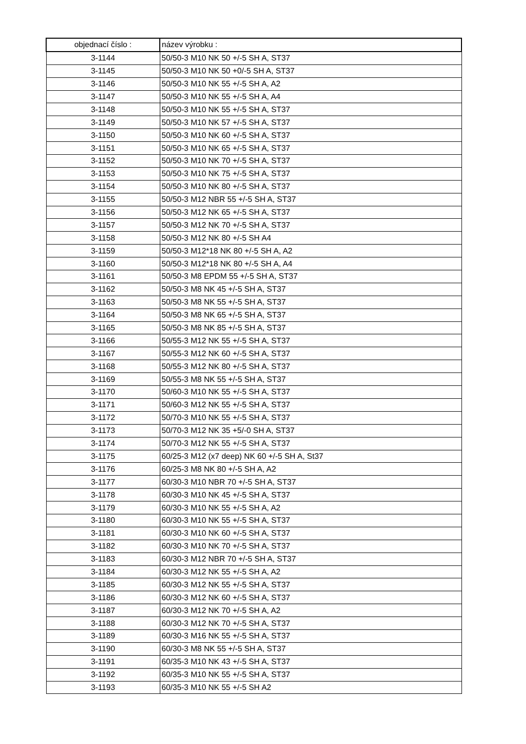| objednací číslo : | název výrobku : |
| --- | --- |
| 3-1144 | 50/50-3 M10 NK 50 +/-5 SH A, ST37 |
| 3-1145 | 50/50-3 M10 NK 50 +0/-5 SH A, ST37 |
| 3-1146 | 50/50-3 M10 NK 55 +/-5 SH A, A2 |
| 3-1147 | 50/50-3 M10 NK 55 +/-5 SH A, A4 |
| 3-1148 | 50/50-3 M10 NK 55 +/-5 SH A, ST37 |
| 3-1149 | 50/50-3 M10 NK 57 +/-5 SH A, ST37 |
| 3-1150 | 50/50-3 M10 NK 60 +/-5 SH A, ST37 |
| 3-1151 | 50/50-3 M10 NK 65 +/-5 SH A, ST37 |
| 3-1152 | 50/50-3 M10 NK 70 +/-5 SH A, ST37 |
| 3-1153 | 50/50-3 M10 NK 75 +/-5 SH A, ST37 |
| 3-1154 | 50/50-3 M10 NK 80 +/-5 SH A, ST37 |
| 3-1155 | 50/50-3 M12 NBR 55 +/-5 SH A, ST37 |
| 3-1156 | 50/50-3 M12 NK 65 +/-5 SH A, ST37 |
| 3-1157 | 50/50-3 M12 NK 70 +/-5 SH A, ST37 |
| 3-1158 | 50/50-3 M12 NK 80 +/-5 SH A4 |
| 3-1159 | 50/50-3 M12*18 NK 80 +/-5 SH A, A2 |
| 3-1160 | 50/50-3 M12*18 NK 80 +/-5 SH A, A4 |
| 3-1161 | 50/50-3 M8 EPDM 55 +/-5 SH A, ST37 |
| 3-1162 | 50/50-3 M8 NK 45 +/-5 SH A, ST37 |
| 3-1163 | 50/50-3 M8 NK 55 +/-5 SH A, ST37 |
| 3-1164 | 50/50-3 M8 NK 65 +/-5 SH A, ST37 |
| 3-1165 | 50/50-3 M8 NK 85 +/-5 SH A, ST37 |
| 3-1166 | 50/55-3 M12 NK 55 +/-5 SH A, ST37 |
| 3-1167 | 50/55-3 M12 NK 60 +/-5 SH A, ST37 |
| 3-1168 | 50/55-3 M12 NK 80 +/-5 SH A, ST37 |
| 3-1169 | 50/55-3 M8 NK 55 +/-5 SH A, ST37 |
| 3-1170 | 50/60-3 M10 NK 55 +/-5 SH A, ST37 |
| 3-1171 | 50/60-3 M12 NK 55 +/-5 SH A, ST37 |
| 3-1172 | 50/70-3 M10 NK 55 +/-5 SH A, ST37 |
| 3-1173 | 50/70-3 M12 NK 35 +5/-0 SH A, ST37 |
| 3-1174 | 50/70-3 M12 NK 55 +/-5 SH A, ST37 |
| 3-1175 | 60/25-3 M12 (x7 deep) NK 60 +/-5 SH A, St37 |
| 3-1176 | 60/25-3 M8 NK 80 +/-5 SH A, A2 |
| 3-1177 | 60/30-3 M10 NBR 70 +/-5 SH A, ST37 |
| 3-1178 | 60/30-3 M10 NK 45 +/-5 SH A, ST37 |
| 3-1179 | 60/30-3 M10 NK 55 +/-5 SH A, A2 |
| 3-1180 | 60/30-3 M10 NK 55 +/-5 SH A, ST37 |
| 3-1181 | 60/30-3 M10 NK 60 +/-5 SH A, ST37 |
| 3-1182 | 60/30-3 M10 NK 70 +/-5 SH A, ST37 |
| 3-1183 | 60/30-3 M12 NBR 70 +/-5 SH A, ST37 |
| 3-1184 | 60/30-3 M12 NK 55 +/-5 SH A, A2 |
| 3-1185 | 60/30-3 M12 NK 55 +/-5 SH A, ST37 |
| 3-1186 | 60/30-3 M12 NK 60 +/-5 SH A, ST37 |
| 3-1187 | 60/30-3 M12 NK 70 +/-5 SH A, A2 |
| 3-1188 | 60/30-3 M12 NK 70 +/-5 SH A, ST37 |
| 3-1189 | 60/30-3 M16 NK 55 +/-5 SH A, ST37 |
| 3-1190 | 60/30-3 M8 NK 55 +/-5 SH A, ST37 |
| 3-1191 | 60/35-3 M10 NK 43 +/-5 SH A, ST37 |
| 3-1192 | 60/35-3 M10 NK 55 +/-5 SH A, ST37 |
| 3-1193 | 60/35-3 M10 NK 55 +/-5 SH A2 |